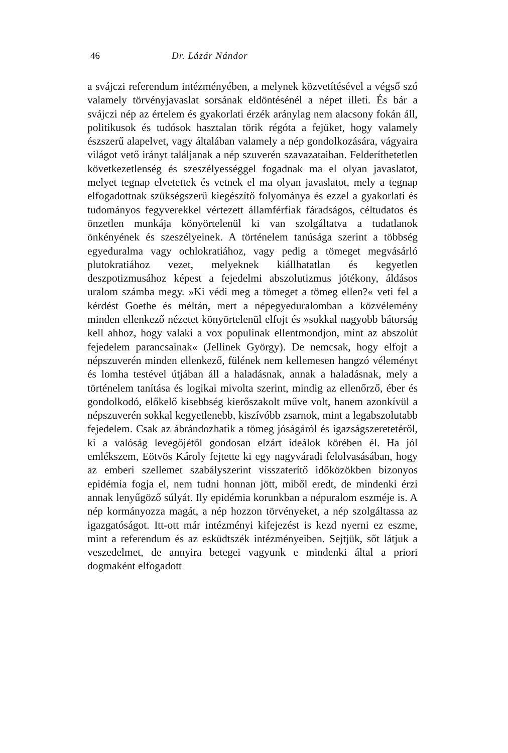46 Dr. Lázár Nándor
a svájczi referendum intézményében, a melynek közvetítésével a végső szó valamely törvényjavaslat sorsának eldöntésénél a népet illeti. És bár a svájczi nép az értelem és gyakorlati érzék aránylag nem alacsony fokán áll, politikusok és tudósok hasztalan törik régóta a fejüket, hogy valamely észszerű alap­elvet, vagy általában valamely a nép gondolkozására, vágyaira világot vető irányt találjanak a nép szuverén szavazataiban. Felderíthetetlen következetlenség és szeszélyességgel fogadnak ma el olyan javaslatot, melyet tegnap elvetettek és vetnek el ma olyan javaslatot, mely a tegnap elfogadottnak szükség­szerű kiegészítő folyománya és ezzel a gyakorlati és tudo­mányos fegyverekkel vértezett államférfiak fáradságos, céltudatos és önzetlen munkája könyörtelenül ki van szolgáltatva a tudat­lanok önkényének és szeszélyeinek. A történelem tanúsága szerint a többség egyeduralma vagy ochlokratiához, vagy pedig a tömeget megvásárló plutokratiához vezet, melyeknek kiállhatatlan és kegyetlen deszpotizmusához képest a fejedelmi abszolutizmus jótékony, áldásos uralom számba megy. »Ki védi meg a tömeget a tömeg ellen?« veti fel a kérdést Goethe és méltán, mert a népegyeduralomban a közvélemény minden ellenkező nézetet könyörtelenül elfojt és »sokkal nagyobb bátorság kell ahhoz, hogy valaki a vox populinak ellentmondjon, mint az abszolút fejedelem parancsainak« (Jellinek György). De nemcsak, hogy elfojt a népszuverén minden ellenkező, fülének nem kellemesen hangzó véleményt és lomha testével útjában áll a haladásnak, annak a haladásnak, mely a történelem tanítása és logikai mivolta szerint, mindig az ellenőrző, éber és gondolkodó, előkelő kisebbség kierőszakolt műve volt, hanem azonkívül a nép­szuverén sokkal kegyetlenebb, kiszívóbb zsarnok, mint a leg­abszolutabb fejedelem. Csak az ábrándozhatik a tömeg jóságáról és igazságszeretetéről, ki a valóság levegőjétől gondosan elzárt ideálok körében él. Ha jól emlékszem, Eötvös Károly fejtette ki egy nagyváradi felolvasásában, hogy az emberi szellemet szabályszerint visszaterítő időközökben bizonyos epidémia fogja el, nem tudni honnan jött, miből eredt, de mindenki érzi annak lenyűgöző súlyát. Ily epidémia korunkban a népuralom eszméje is. A nép kormányozza magát, a nép hozzon törvényeket, a nép szolgáltassa az igazgatóságot. Itt-ott már intézményi kifejezést is kezd nyerni ez eszme, mint a referendum és az esküdtszék intézményeiben. Sejtjük, sőt látjuk a veszedelmet, de annyira betegei vagyunk e mindenki által a priori dogmaként elfogadott